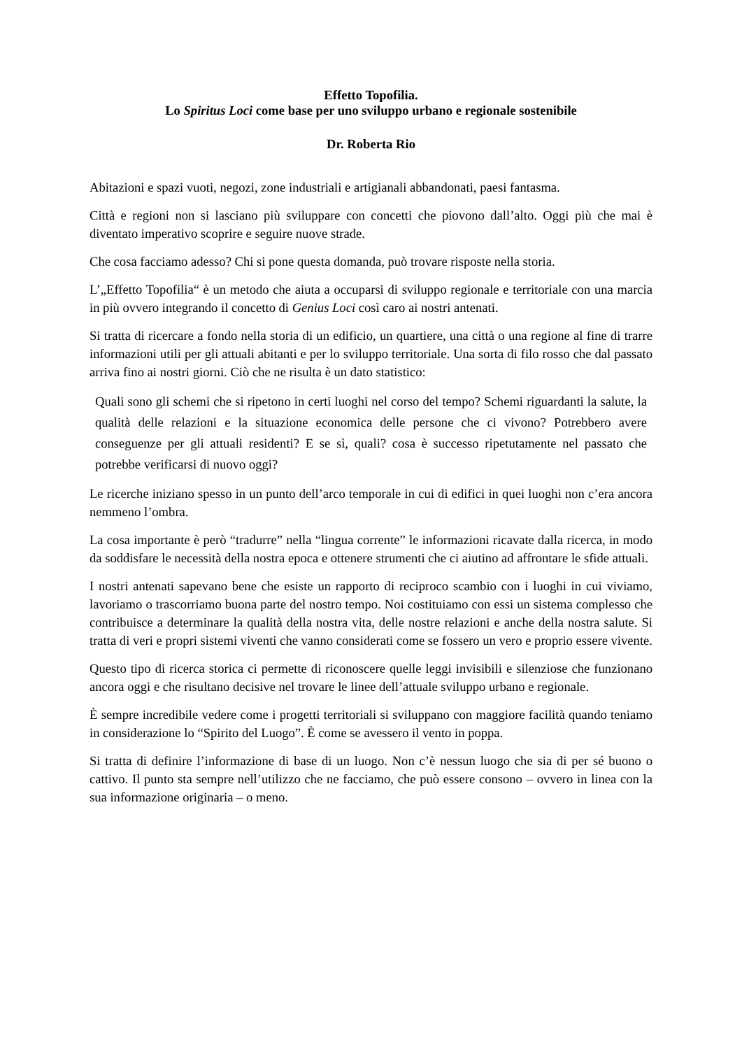Effetto Topofilia.
Lo Spiritus Loci come base per uno sviluppo urbano e regionale sostenibile
Dr. Roberta Rio
Abitazioni e spazi vuoti, negozi, zone industriali e artigianali abbandonati, paesi fantasma.
Città e regioni non si lasciano più sviluppare con concetti che piovono dall’alto. Oggi più che mai è diventato imperativo scoprire e seguire nuove strade.
Che cosa facciamo adesso? Chi si pone questa domanda, può trovare risposte nella storia.
L’„Effetto Topofilia“ è un metodo che aiuta a occuparsi di sviluppo regionale e territoriale con una marcia in più ovvero integrando il concetto di Genius Loci così caro ai nostri antenati.
Si tratta di ricercare a fondo nella storia di un edificio, un quartiere, una città o una regione al fine di trarre informazioni utili per gli attuali abitanti e per lo sviluppo territoriale. Una sorta di filo rosso che dal passato arriva fino ai nostri giorni. Ciò che ne risulta è un dato statistico:
Quali sono gli schemi che si ripetono in certi luoghi nel corso del tempo? Schemi riguardanti la salute, la qualità delle relazioni e la situazione economica delle persone che ci vivono? Potrebbero avere conseguenze per gli attuali residenti? E se sì, quali? cosa è successo ripetutamente nel passato che potrebbe verificarsi di nuovo oggi?
Le ricerche iniziano spesso in un punto dell’arco temporale in cui di edifici in quei luoghi non c’era ancora nemmeno l’ombra.
La cosa importante è però “tradurre” nella “lingua corrente” le informazioni ricavate dalla ricerca, in modo da soddisfare le necessità della nostra epoca e ottenere strumenti che ci aiutino ad affrontare le sfide attuali.
I nostri antenati sapevano bene che esiste un rapporto di reciproco scambio con i luoghi in cui viviamo, lavoriamo o trascorriamo buona parte del nostro tempo. Noi costituiamo con essi un sistema complesso che contribuisce a determinare la qualità della nostra vita, delle nostre relazioni e anche della nostra salute. Si tratta di veri e propri sistemi viventi che vanno considerati come se fossero un vero e proprio essere vivente.
Questo tipo di ricerca storica ci permette di riconoscere quelle leggi invisibili e silenziose che funzionano ancora oggi e che risultano decisive nel trovare le linee dell’attuale sviluppo urbano e regionale.
È sempre incredibile vedere come i progetti territoriali si sviluppano con maggiore facilità quando teniamo in considerazione lo “Spirito del Luogo”. È come se avessero il vento in poppa.
Si tratta di definire l’informazione di base di un luogo. Non c’è nessun luogo che sia di per sé buono o cattivo. Il punto sta sempre nell’utilizzo che ne facciamo, che può essere consono – ovvero in linea con la sua informazione originaria – o meno.